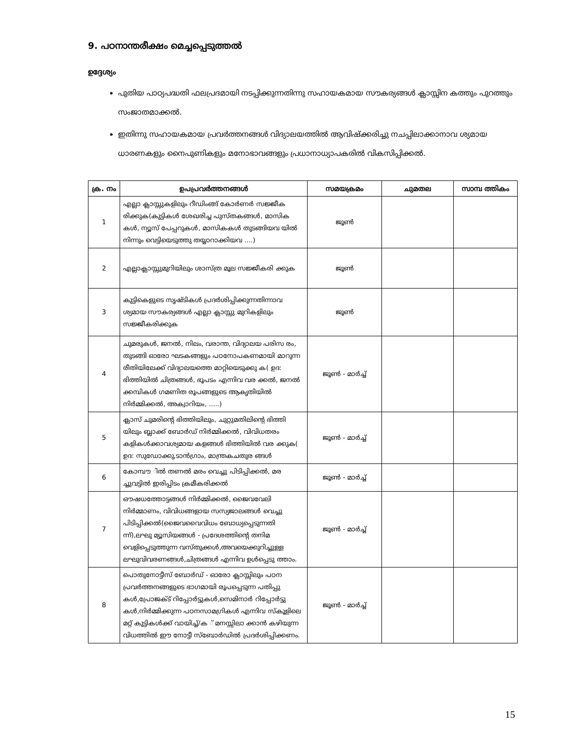9. പഠനാന്തരീക്ഷം മെച്ചപ്പെടുത്തൽ
ഉദ്ദേശ്യം
പുതിയ പാഠ്യപദ്ധതി ഫലപ്രദമായി നടപ്പിക്കുന്നതിന്നു സഹായകമായ സൗകര്യങ്ങൾ ക്ലാസ്സിന കത്തും പുറത്തും സംജാതമാക്കൽ.
ഇതിന്നു സഹായകമായ പ്രവർത്തനങ്ങൾ വിദ്യാലയത്തിൽ ആവിഷ്ക്കരിച്ചു നചപ്പിലാക്കാനാവ ശ്യമായ ധാരണകളും നൈപുണികളും മനോഭാവങ്ങളും പ്രധാനാധ്യാപകരിൽ വികസിപ്പിക്കൽ.
| ക്ര. നം | ഉപപ്രവർത്തനങ്ങൾ | സമയക്രമം | ചുമതല | സാമ്പ ത്തികം |
| --- | --- | --- | --- | --- |
| 1 | എല്ലാ ക്ലാസ്സുകളിലും റീഡിംങ്ങ് കോർണർ സജ്ജീക രിക്കുക(കുട്ടികൾ ശേഖരിച്ച പുസ്തകങ്ങൾ, മാസിക കൾ, ന്യൂസ് പേപ്പറുകൾ, മാസികകൾ തുടങ്ങിയവ യിൽ നിന്നും വെട്ടിയെടുത്തു തയ്യാറാക്കിയവ ....) | ജൂൺ | | |
| 2 | എല്ലാക്ലാസ്സുമുറിയിലും ശാസ്ത്ര മൂല സജ്ജീകരി ക്കുക | ജൂൺ | | |
| 3 | കുട്ടികെളുടെ സൃഷ്ടികൾ പ്രദർശിപ്പിക്കുന്നതിന്നാവ ശ്യമായ സൗകര്യങ്ങൾ എല്ലാ ക്ലാസ്സു മുറികളിലും സജ്ജീകരിക്കുക | ജൂൺ | | |
| 4 | ചുമരുകൾ, ജനൽ, നിലം, വരാന്ത, വിദ്യാലയ പരിസ രം, തുടങ്ങി ഓരോ ഘടകങ്ങളും പഠനോപകണമായി മാറുന്ന രീതിയിലേക്ക് വിദ്യാലയത്തെ മാറ്റിയെടുക്കു ക( ഉദ: ഭിത്തിയിൽ ചിത്രങ്ങൾ, ഭൂപടം എന്നിവ വര ക്കൽ, ജനൽ ക്കമ്പികൾ ഗമണിത രൂപങ്ങളുടെ ആകൃതിയിൽ നിർമ്മിക്കൽ, അക്വാറിയം, .....) | ജൂൺ - മാർച്ച് | | |
| 5 | ക്ലാസ് ചുമരിന്റെ ഭിത്തിയിലും, ചുറ്റുമതിലിന്റെ ഭിത്തി യിലും ബ്ലാക്ക് ബോർഡ് നിർമ്മിക്കൽ, വിവിധതരം കളികൾക്കാവശ്യമായ കളങ്ങൾ ഭിത്തിയിൽ വര ക്കുക( ഉദ: സുഡോക്കു,ടാൻഗ്രാം, മാന്ത്രകചതുര ങ്ങൾ | ജൂൺ - മാർച്ച് | | |
| 6 | കോമ്പൗ ിൽ തണൽ മരം വെച്ചു പിടിപ്പിക്കൽ, മര ച്ചുവട്ടിൽ ഇരിപ്പിടം ക്രമീകരിക്കൽ | ജൂൺ - മാർച്ച് | | |
| 7 | ഔഷധത്തോട്ടങ്ങൾ നിർമ്മിക്കൽ, ജൈവവേലി നിർമ്മാണം, വിവിധങ്ങളായ സസ്യജാലങ്ങൾ വെച്ചു പിടിപ്പിക്കൽ(ജൈവവൈവിധം ബോധ്യപ്പെടുന്നതി ന്ന്),ലഘു മ്യൂസിയങ്ങൾ - പ്രദേശത്തിന്റെ തനിമ വെളിപ്പെടുത്തുന്ന വസ്തുക്കൾ,അവയെക്കുറിച്ചുള്ള ലഘുവിവരണങ്ങൾ,ചിത്രങ്ങൾ എന്നിവ ഉൾപ്പെടു ത്താം. | ജൂൺ - മാർച്ച് | | |
| 8 | പൊതുനോട്ടീസ് ബോർഡ് - ഓരോ ക്ലാസ്സിലും പഠന പ്രവർത്തനങ്ങളുടെ ഭാഗമായി രൂപപ്പെടുന്ന പതിപ്പു കൾ,പ്രോജക്ട് റിപ്പോർട്ടുകൾ,സെമിനാർ റിപ്പോർട്ടു കൾ,നിർമ്മിക്കുന്ന പഠനസാമഗ്രികൾ എന്നിവ സ്കൂളിലെ മറ്റ് കുട്ടികൾക്ക് വായിച്ച്/ക ് മനസ്സിലാ ക്കാൻ കഴിയുന്ന വിധത്തിൽ ഈ നോട്ടീ സ്ബോർഡിൽ പ്രദർശിപ്പിക്കണം. | ജൂൺ - മാർച്ച് | | |
15